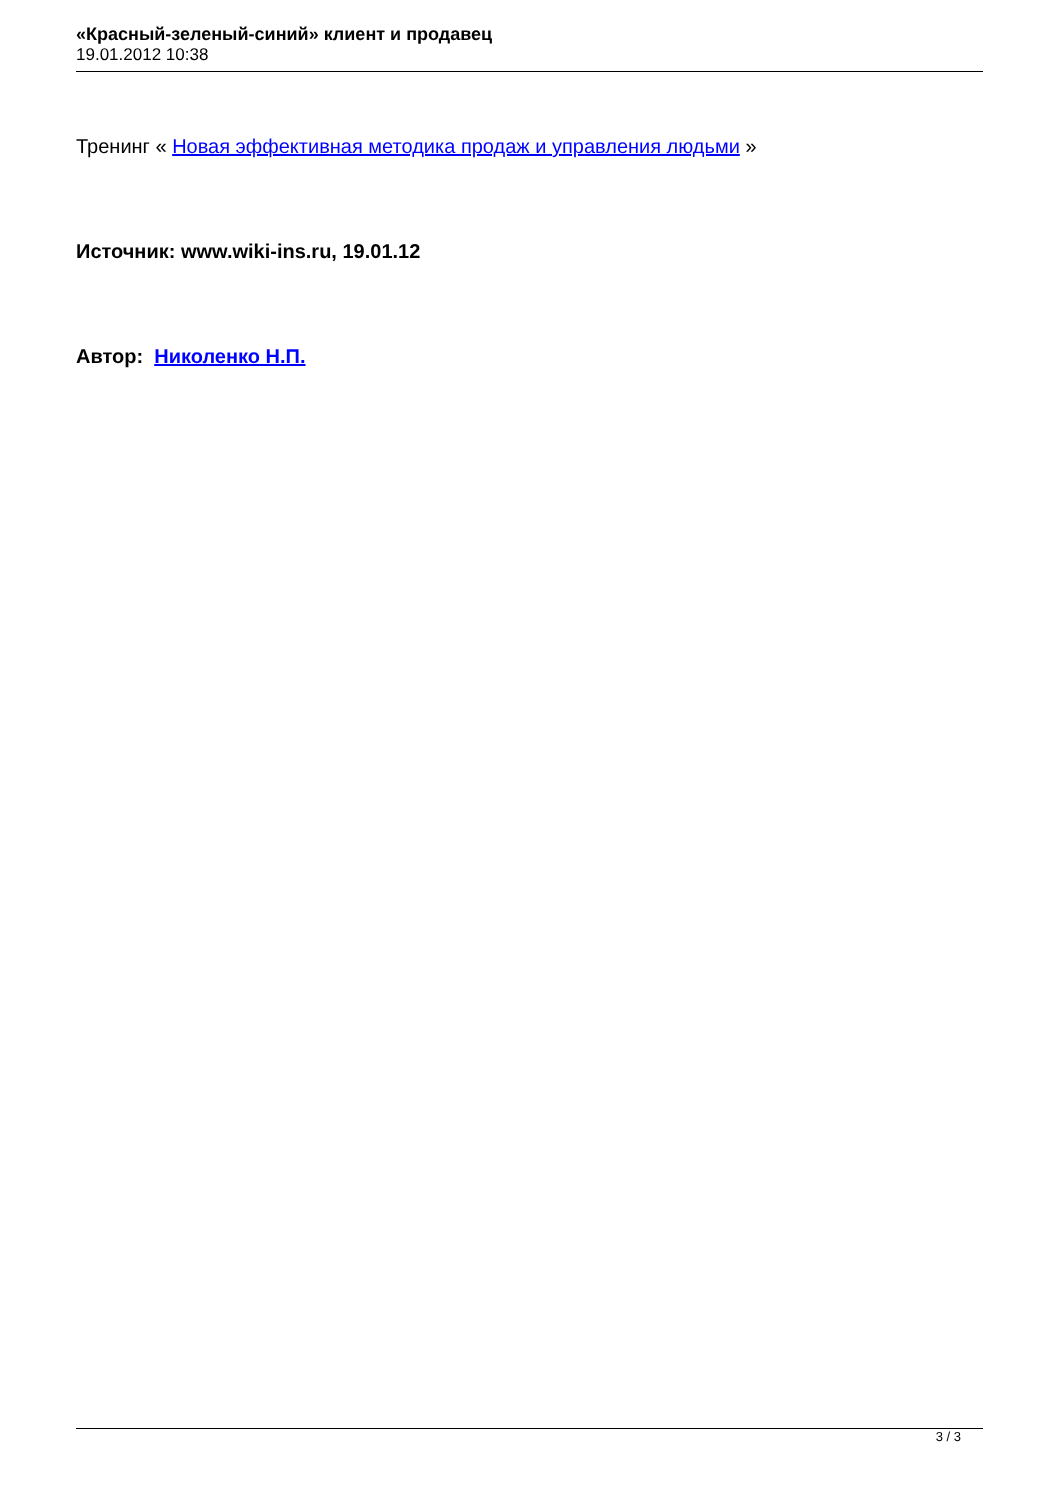«Красный-зеленый-синий» клиент и продавец
19.01.2012 10:38
Тренинг « Новая эффективная методика продаж и управления людьми »
Источник: www.wiki-ins.ru, 19.01.12
Автор: Николенко Н.П.
3 / 3